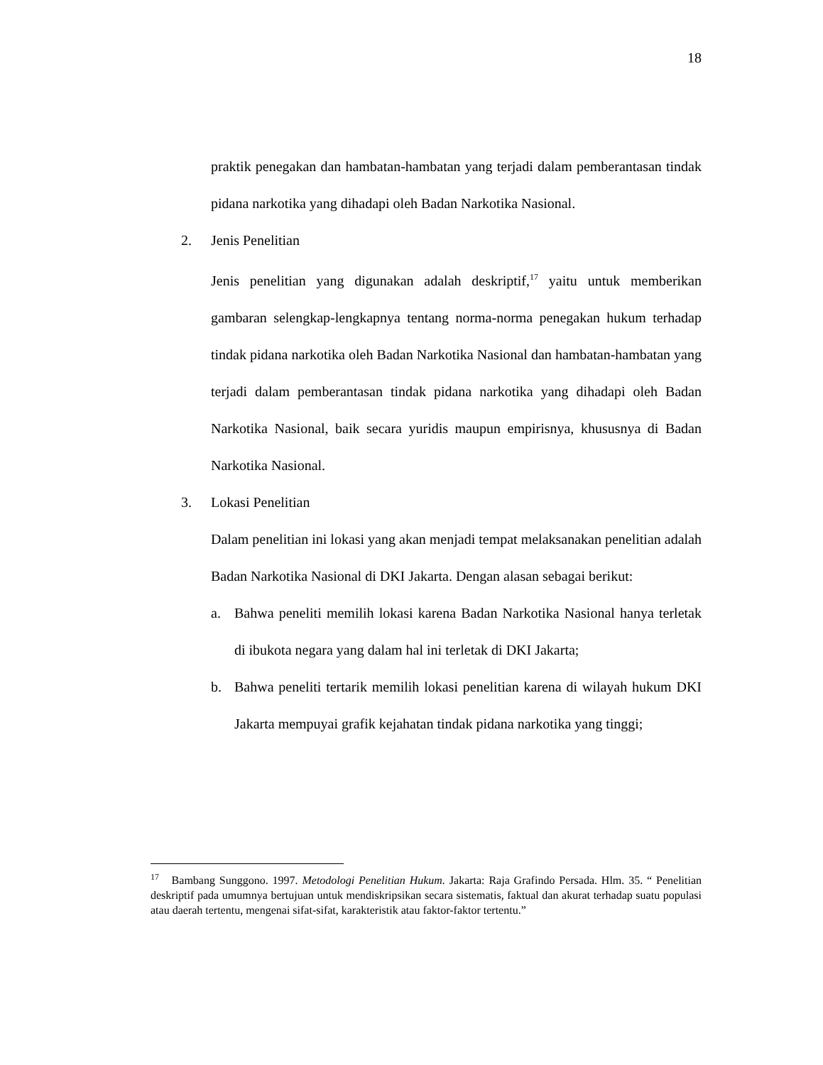18
praktik penegakan dan hambatan-hambatan yang terjadi dalam pemberantasan tindak pidana narkotika yang dihadapi oleh Badan Narkotika Nasional.
2. Jenis Penelitian
Jenis penelitian yang digunakan adalah deskriptif,<sup>17</sup> yaitu untuk memberikan gambaran selengkap-lengkapnya tentang norma-norma penegakan hukum terhadap tindak pidana narkotika oleh Badan Narkotika Nasional dan hambatan-hambatan yang terjadi dalam pemberantasan tindak pidana narkotika yang dihadapi oleh Badan Narkotika Nasional, baik secara yuridis maupun empirisnya, khususnya di Badan Narkotika Nasional.
3. Lokasi Penelitian
Dalam penelitian ini lokasi yang akan menjadi tempat melaksanakan penelitian adalah Badan Narkotika Nasional di DKI Jakarta. Dengan alasan sebagai berikut:
a. Bahwa peneliti memilih lokasi karena Badan Narkotika Nasional hanya terletak di ibukota negara yang dalam hal ini terletak di DKI Jakarta;
b. Bahwa peneliti tertarik memilih lokasi penelitian karena di wilayah hukum DKI Jakarta mempuyai grafik kejahatan tindak pidana narkotika yang tinggi;
<sup>17</sup> Bambang Sunggono. 1997. Metodologi Penelitian Hukum. Jakarta: Raja Grafindo Persada. Hlm. 35. “ Penelitian deskriptif pada umumnya bertujuan untuk mendiskripsikan secara sistematis, faktual dan akurat terhadap suatu populasi atau daerah tertentu, mengenai sifat-sifat, karakteristik atau faktor-faktor tertentu.”